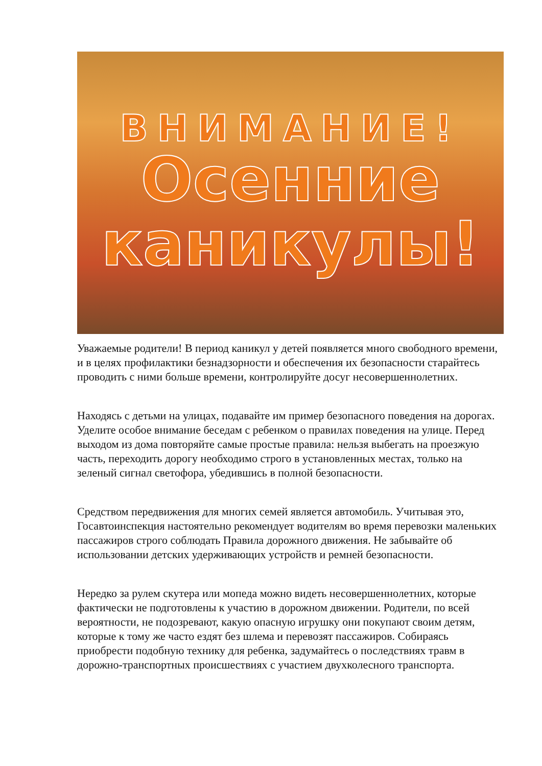ВНИМАНИЕ!
Осенние
каникулы!
Уважаемые родители! В период каникул у детей появляется много свободного времени, и в целях профилактики безнадзорности и обеспечения их безопасности старайтесь проводить с ними больше времени, контролируйте досуг несовершеннолетних.
Находясь с детьми на улицах, подавайте им пример безопасного поведения на дорогах. Уделите особое внимание беседам с ребенком о правилах поведения на улице. Перед выходом из дома повторяйте самые простые правила: нельзя выбегать на проезжую часть, переходить дорогу необходимо строго в установленных местах, только на зеленый сигнал светофора, убедившись в полной безопасности.
Средством передвижения для многих семей является автомобиль. Учитывая это, Госавтоинспекция настоятельно рекомендует водителям во время перевозки маленьких пассажиров строго соблюдать Правила дорожного движения. Не забывайте об использовании детских удерживающих устройств и ремней безопасности.
Нередко за рулем скутера или мопеда можно видеть несовершеннолетних, которые фактически не подготовлены к участию в дорожном движении. Родители, по всей вероятности, не подозревают, какую опасную игрушку они покупают своим детям, которые к тому же часто ездят без шлема и перевозят пассажиров. Собираясь приобрести подобную технику для ребенка, задумайтесь о последствиях травм в дорожно-транспортных происшествиях с участием двухколесного транспорта.